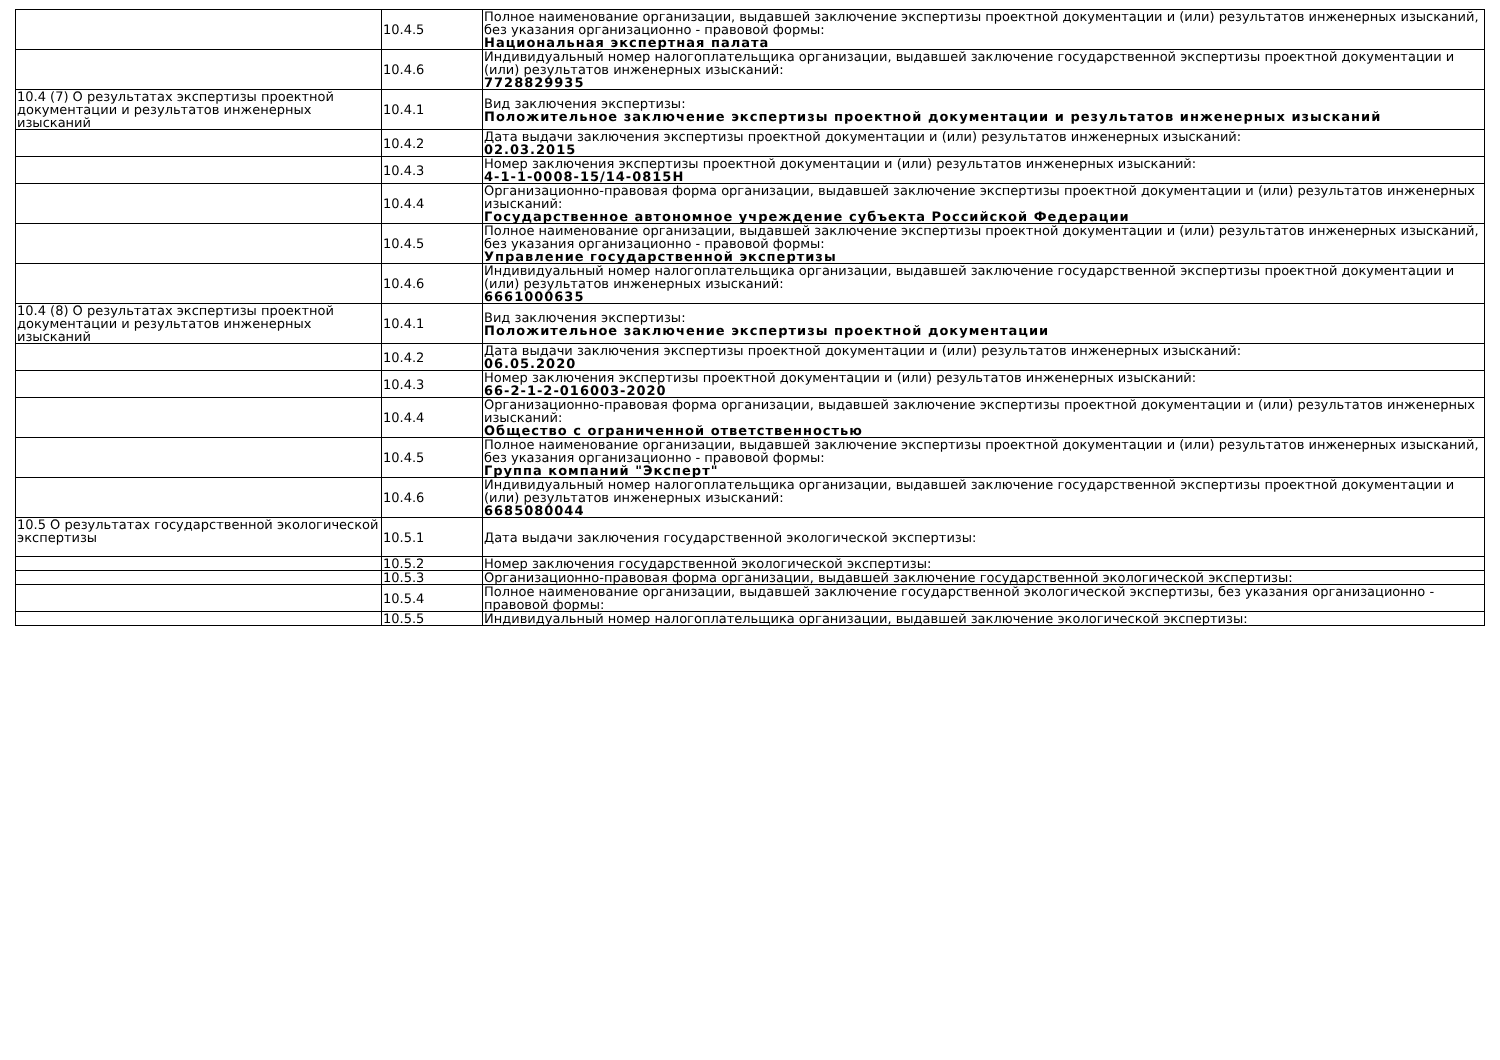| | 10.4.5 | Полное наименование организации, выдавшей заключение экспертизы проектной документации и (или) результатов инженерных изысканий, без указания организационно - правовой формы: Национальная экспертная палата |
| | 10.4.6 | Индивидуальный номер налогоплательщика организации, выдавшей заключение государственной экспертизы проектной документации и (или) результатов инженерных изысканий: 7728829935 |
| 10.4 (7) О результатах экспертизы проектной документации и результатов инженерных изысканий | 10.4.1 | Вид заключения экспертизы: Положительное заключение экспертизы проектной документации и результатов инженерных изысканий |
| | 10.4.2 | Дата выдачи заключения экспертизы проектной документации и (или) результатов инженерных изысканий: 02.03.2015 |
| | 10.4.3 | Номер заключения экспертизы проектной документации и (или) результатов инженерных изысканий: 4-1-1-0008-15/14-0815Н |
| | 10.4.4 | Организационно-правовая форма организации, выдавшей заключение экспертизы проектной документации и (или) результатов инженерных изысканий: Государственное автономное учреждение субъекта Российской Федерации |
| | 10.4.5 | Полное наименование организации, выдавшей заключение экспертизы проектной документации и (или) результатов инженерных изысканий, без указания организационно - правовой формы: Управление государственной экспертизы |
| | 10.4.6 | Индивидуальный номер налогоплательщика организации, выдавшей заключение государственной экспертизы проектной документации и (или) результатов инженерных изысканий: 6661000635 |
| 10.4 (8) О результатах экспертизы проектной документации и результатов инженерных изысканий | 10.4.1 | Вид заключения экспертизы: Положительное заключение экспертизы проектной документации |
| | 10.4.2 | Дата выдачи заключения экспертизы проектной документации и (или) результатов инженерных изысканий: 06.05.2020 |
| | 10.4.3 | Номер заключения экспертизы проектной документации и (или) результатов инженерных изысканий: 66-2-1-2-016003-2020 |
| | 10.4.4 | Организационно-правовая форма организации, выдавшей заключение экспертизы проектной документации и (или) результатов инженерных изысканий: Общество с ограниченной ответственностью |
| | 10.4.5 | Полное наименование организации, выдавшей заключение экспертизы проектной документации и (или) результатов инженерных изысканий, без указания организационно - правовой формы: Группа компаний "Эксперт" |
| | 10.4.6 | Индивидуальный номер налогоплательщика организации, выдавшей заключение государственной экспертизы проектной документации и (или) результатов инженерных изысканий: 6685080044 |
| 10.5 О результатах государственной экологической экспертизы | 10.5.1 | Дата выдачи заключения государственной экологической экспертизы: |
| | 10.5.2 | Номер заключения государственной экологической экспертизы: |
| | 10.5.3 | Организационно-правовая форма организации, выдавшей заключение государственной экологической экспертизы: |
| | 10.5.4 | Полное наименование организации, выдавшей заключение государственной экологической экспертизы, без указания организационно - правовой формы: |
| | 10.5.5 | Индивидуальный номер налогоплательщика организации, выдавшей заключение экологической экспертизы: |